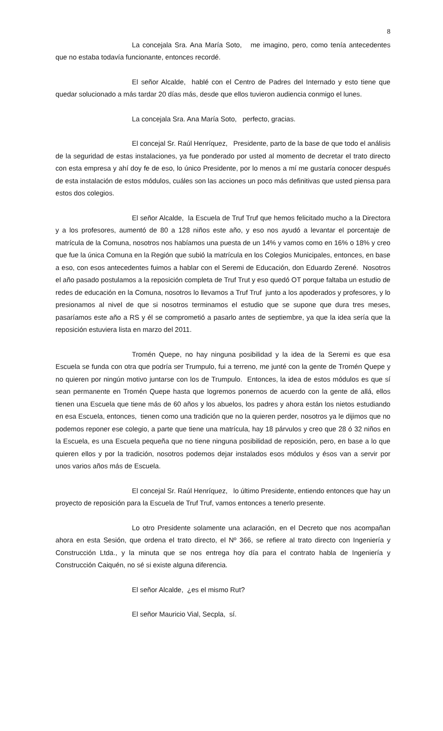8
La concejala Sra. Ana María Soto, me imagino, pero, como tenía antecedentes que no estaba todavía funcionante, entonces recordé.
El señor Alcalde, hablé con el Centro de Padres del Internado y esto tiene que quedar solucionado a más tardar 20 días más, desde que ellos tuvieron audiencia conmigo el lunes.
La concejala Sra. Ana María Soto, perfecto, gracias.
El concejal Sr. Raúl Henríquez, Presidente, parto de la base de que todo el análisis de la seguridad de estas instalaciones, ya fue ponderado por usted al momento de decretar el trato directo con esta empresa y ahí doy fe de eso, lo único Presidente, por lo menos a mí me gustaría conocer después de esta instalación de estos módulos, cuáles son las acciones un poco más definitivas que usted piensa para estos dos colegios.
El señor Alcalde, la Escuela de Truf Truf que hemos felicitado mucho a la Directora y a los profesores, aumentó de 80 a 128 niños este año, y eso nos ayudó a levantar el porcentaje de matrícula de la Comuna, nosotros nos habíamos una puesta de un 14% y vamos como en 16% o 18% y creo que fue la única Comuna en la Región que subió la matrícula en los Colegios Municipales, entonces, en base a eso, con esos antecedentes fuimos a hablar con el Seremi de Educación, don Eduardo Zerené. Nosotros el año pasado postulamos a la reposición completa de Truf Trut y eso quedó OT porque faltaba un estudio de redes de educación en la Comuna, nosotros lo llevamos a Truf Truf junto a los apoderados y profesores, y lo presionamos al nivel de que si nosotros terminamos el estudio que se supone que dura tres meses, pasaríamos este año a RS y él se comprometió a pasarlo antes de septiembre, ya que la idea sería que la reposición estuviera lista en marzo del 2011.
Tromén Quepe, no hay ninguna posibilidad y la idea de la Seremi es que esa Escuela se funda con otra que podría ser Trumpulo, fui a terreno, me junté con la gente de Tromén Quepe y no quieren por ningún motivo juntarse con los de Trumpulo. Entonces, la idea de estos módulos es que sí sean permanente en Tromén Quepe hasta que logremos ponernos de acuerdo con la gente de allá, ellos tienen una Escuela que tiene más de 60 años y los abuelos, los padres y ahora están los nietos estudiando en esa Escuela, entonces, tienen como una tradición que no la quieren perder, nosotros ya le dijimos que no podemos reponer ese colegio, a parte que tiene una matrícula, hay 18 párvulos y creo que 28 ó 32 niños en la Escuela, es una Escuela pequeña que no tiene ninguna posibilidad de reposición, pero, en base a lo que quieren ellos y por la tradición, nosotros podemos dejar instalados esos módulos y ésos van a servir por unos varios años más de Escuela.
El concejal Sr. Raúl Henríquez, lo último Presidente, entiendo entonces que hay un proyecto de reposición para la Escuela de Truf Truf, vamos entonces a tenerlo presente.
Lo otro Presidente solamente una aclaración, en el Decreto que nos acompañan ahora en esta Sesión, que ordena el trato directo, el Nº 366, se refiere al trato directo con Ingeniería y Construcción Ltda., y la minuta que se nos entrega hoy día para el contrato habla de Ingeniería y Construcción Caiquén, no sé si existe alguna diferencia.
El señor Alcalde, ¿es el mismo Rut?
El señor Mauricio Vial, Secpla, sí.